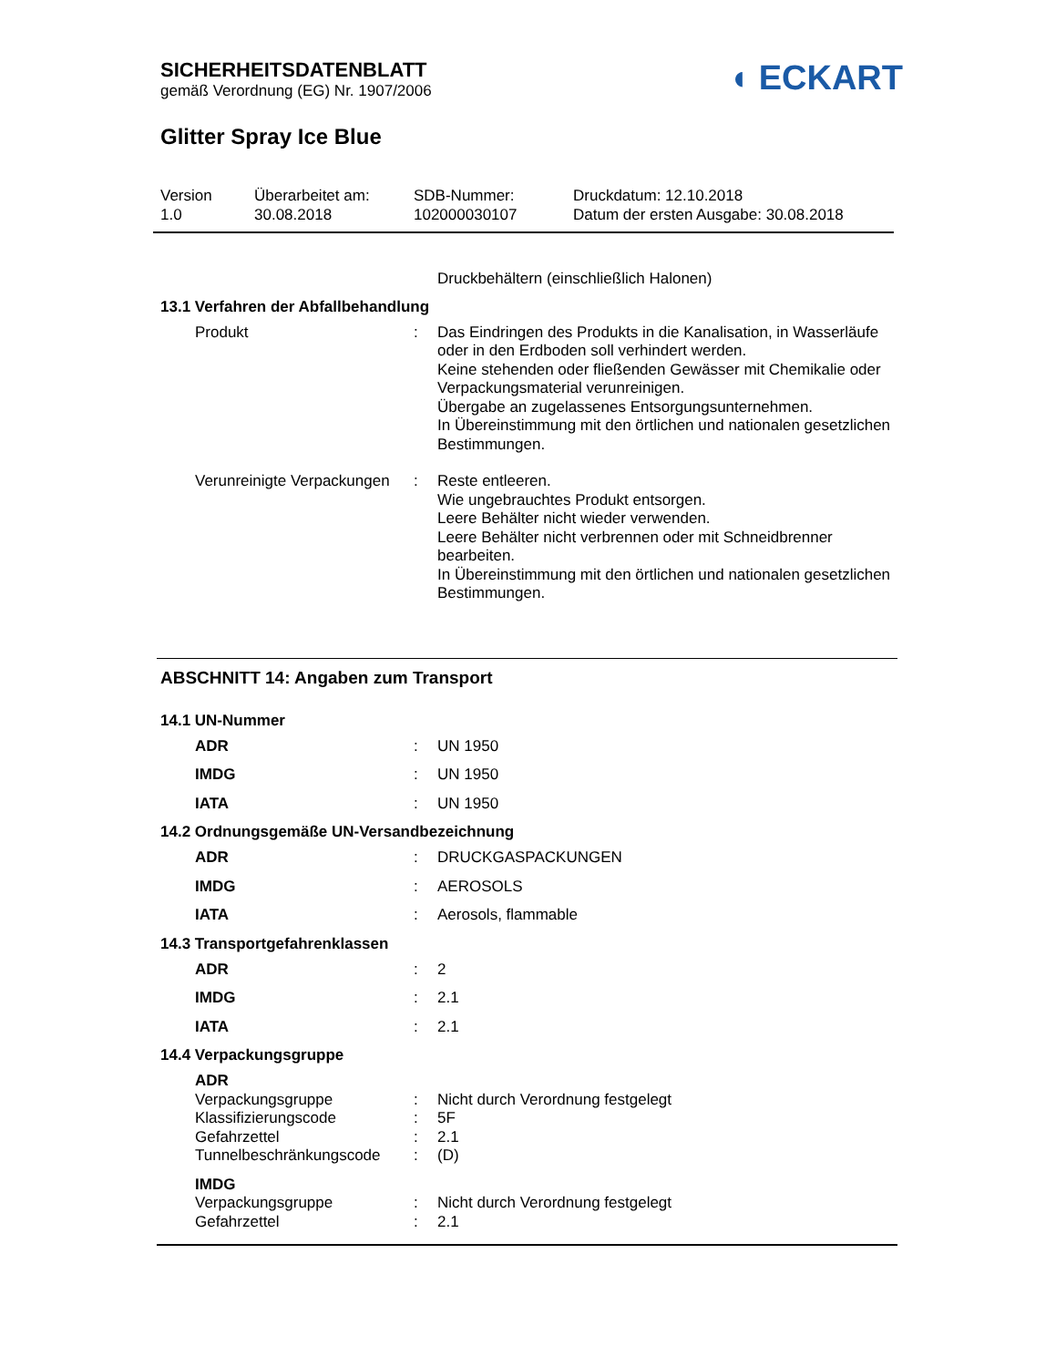SICHERHEITSDATENBLATT
gemäß Verordnung (EG) Nr. 1907/2006
◖ ECKART
Glitter Spray Ice Blue
Version
1.0
Überarbeitet am:
30.08.2018
SDB-Nummer:
102000030107
Druckdatum: 12.10.2018
Datum der ersten Ausgabe: 30.08.2018
Druckbehältern (einschließlich Halonen)
13.1 Verfahren der Abfallbehandlung
Produkt : Das Eindringen des Produkts in die Kanalisation, in Wasserläufe oder in den Erdboden soll verhindert werden.
Keine stehenden oder fließenden Gewässer mit Chemikalie oder Verpackungsmaterial verunreinigen.
Übergabe an zugelassenes Entsorgungsunternehmen.
In Übereinstimmung mit den örtlichen und nationalen gesetzlichen Bestimmungen.
Verunreinigte Verpackungen
: Reste entleeren.
Wie ungebrauchtes Produkt entsorgen.
Leere Behälter nicht wieder verwenden.
Leere Behälter nicht verbrennen oder mit Schneidbrenner bearbeiten.
In Übereinstimmung mit den örtlichen und nationalen gesetzlichen Bestimmungen.
ABSCHNITT 14: Angaben zum Transport
14.1 UN-Nummer
ADR : UN 1950
IMDG : UN 1950
IATA : UN 1950
14.2 Ordnungsgemäße UN-Versandbezeichnung
ADR : DRUCKGASPACKUNGEN
IMDG : AEROSOLS
IATA : Aerosols, flammable
14.3 Transportgefahrenklassen
ADR : 2
IMDG : 2.1
IATA : 2.1
14.4 Verpackungsgruppe
ADR
Verpackungsgruppe : Nicht durch Verordnung festgelegt
Klassifizierungscode : 5F
Gefahrzettel : 2.1
Tunnelbeschränkungscode : (D)
IMDG
Verpackungsgruppe : Nicht durch Verordnung festgelegt
Gefahrzettel : 2.1